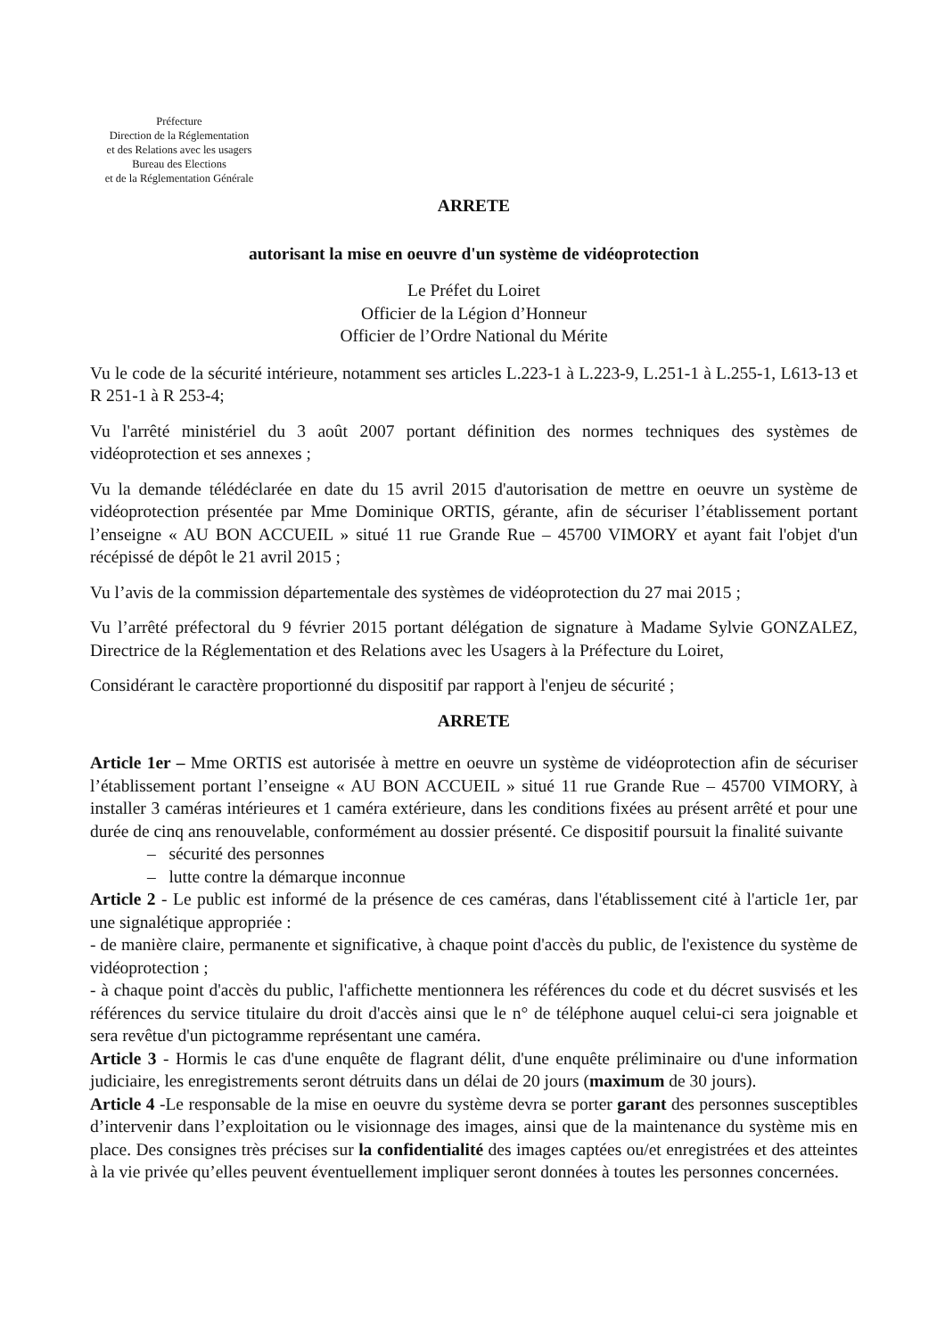Préfecture
Direction de la Réglementation
et des Relations avec les usagers
Bureau des Elections
et de la Réglementation Générale
ARRETE
autorisant la mise en oeuvre d'un système de vidéoprotection
Le Préfet du Loiret
Officier de la Légion d’Honneur
Officier de l’Ordre National du Mérite
Vu le code de la sécurité intérieure, notamment ses articles L.223-1 à L.223-9, L.251-1 à L.255-1, L613-13 et R 251-1 à R 253-4;
Vu l'arrêté ministériel du 3 août 2007 portant définition des normes techniques des systèmes de vidéoprotection et ses annexes ;
Vu la demande télédéclarée en date du 15 avril 2015 d'autorisation de mettre en oeuvre un système de vidéoprotection présentée par Mme Dominique ORTIS, gérante, afin de sécuriser l’établissement portant l’enseigne « AU BON ACCUEIL » situé 11 rue Grande Rue – 45700 VIMORY et ayant fait l'objet d'un récépissé de dépôt le 21 avril 2015 ;
Vu l’avis de la commission départementale des systèmes de vidéoprotection du 27 mai 2015 ;
Vu l’arrêté préfectoral du 9 février 2015 portant délégation de signature à Madame Sylvie GONZALEZ, Directrice de la Réglementation et des Relations avec les Usagers à la Préfecture du Loiret,
Considérant le caractère proportionné du dispositif par rapport à l'enjeu de sécurité ;
ARRETE
Article 1er – Mme ORTIS est autorisée à mettre en oeuvre un système de vidéoprotection afin de sécuriser l’établissement portant l’enseigne « AU BON ACCUEIL » situé 11 rue Grande Rue – 45700 VIMORY, à installer 3 caméras intérieures et 1 caméra extérieure, dans les conditions fixées au présent arrêté et pour une durée de cinq ans renouvelable, conformément au dossier présenté. Ce dispositif poursuit la finalité suivante
– sécurité des personnes
– lutte contre la démarque inconnue
Article 2 - Le public est informé de la présence de ces caméras, dans l'établissement cité à l'article 1er, par une signalétique appropriée :
- de manière claire, permanente et significative, à chaque point d'accès du public, de l'existence du système de vidéoprotection ;
- à chaque point d'accès du public, l'affichette mentionnera les références du code et du décret susvisés et les références du service titulaire du droit d'accès ainsi que le n° de téléphone auquel celui-ci sera joignable et sera revêtue d'un pictogramme représentant une caméra.
Article 3 - Hormis le cas d'une enquête de flagrant délit, d'une enquête préliminaire ou d'une information judiciaire, les enregistrements seront détruits dans un délai de 20 jours (maximum de 30 jours).
Article 4 -Le responsable de la mise en oeuvre du système devra se porter garant des personnes susceptibles d’intervenir dans l’exploitation ou le visionnage des images, ainsi que de la maintenance du système mis en place. Des consignes très précises sur la confidentialité des images captées ou/et enregistrées et des atteintes à la vie privée qu’elles peuvent éventuellement impliquer seront données à toutes les personnes concernées.